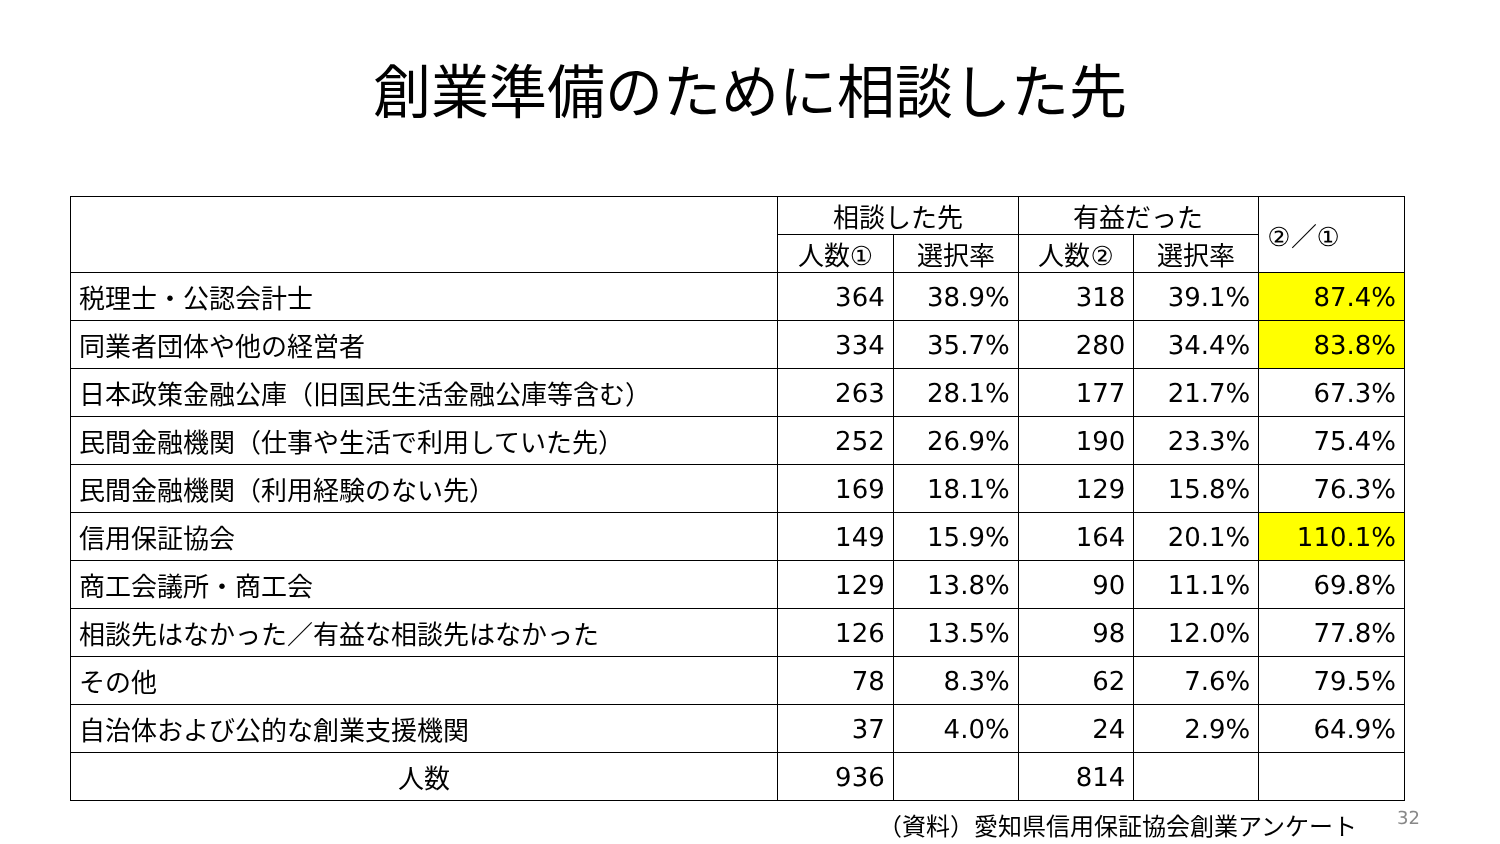創業準備のために相談した先
| | 相談した先 | | 有益だった | | ②／① |
| --- | --- | --- | --- | --- | --- |
| | 人数① | 選択率 | 人数② | 選択率 | |
| 税理士・公認会計士 | 364 | 38.9% | 318 | 39.1% | 87.4% |
| 同業者団体や他の経営者 | 334 | 35.7% | 280 | 34.4% | 83.8% |
| 日本政策金融公庫（旧国民生活金融公庫等含む） | 263 | 28.1% | 177 | 21.7% | 67.3% |
| 民間金融機関（仕事や生活で利用していた先） | 252 | 26.9% | 190 | 23.3% | 75.4% |
| 民間金融機関（利用経験のない先） | 169 | 18.1% | 129 | 15.8% | 76.3% |
| 信用保証協会 | 149 | 15.9% | 164 | 20.1% | 110.1% |
| 商工会議所・商工会 | 129 | 13.8% | 90 | 11.1% | 69.8% |
| 相談先はなかった／有益な相談先はなかった | 126 | 13.5% | 98 | 12.0% | 77.8% |
| その他 | 78 | 8.3% | 62 | 7.6% | 79.5% |
| 自治体および公的な創業支援機関 | 37 | 4.0% | 24 | 2.9% | 64.9% |
| 人数 | 936 | | 814 | | |
（資料）愛知県信用保証協会創業アンケート 32